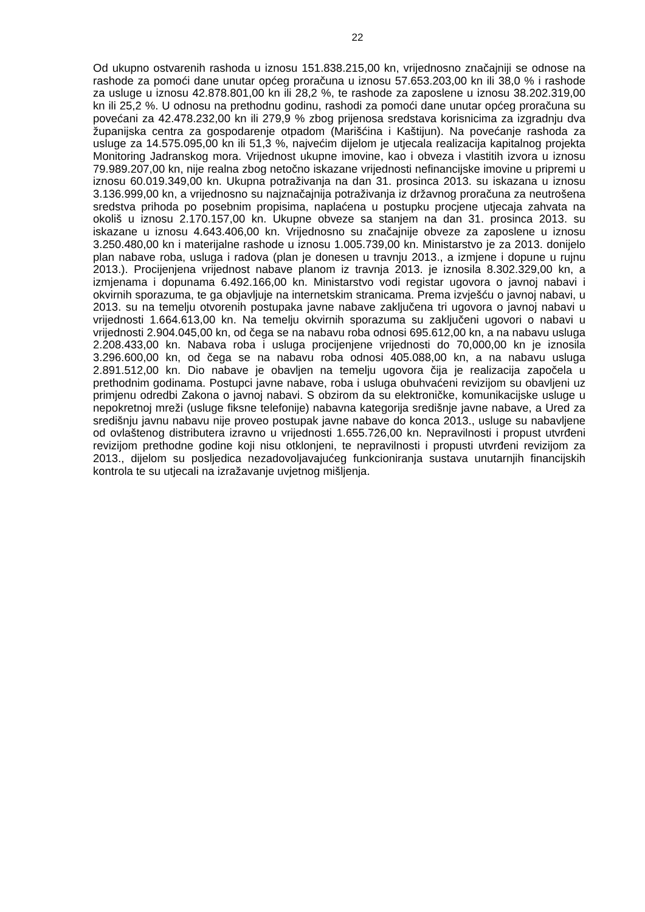22
Od ukupno ostvarenih rashoda u iznosu 151.838.215,00 kn, vrijednosno značajniji se odnose na rashode za pomoći dane unutar općeg proračuna u iznosu 57.653.203,00 kn ili 38,0 % i rashode za usluge u iznosu 42.878.801,00 kn ili 28,2 %, te rashode za zaposlene u iznosu 38.202.319,00 kn ili 25,2 %. U odnosu na prethodnu godinu, rashodi za pomoći dane unutar općeg proračuna su povećani za 42.478.232,00 kn ili 279,9 % zbog prijenosa sredstava korisnicima za izgradnju dva županijska centra za gospodarenje otpadom (Marišćina i Kaštijun). Na povećanje rashoda za usluge za 14.575.095,00 kn ili 51,3 %, najvećim dijelom je utjecala realizacija kapitalnog projekta Monitoring Jadranskog mora. Vrijednost ukupne imovine, kao i obveza i vlastitih izvora u iznosu 79.989.207,00 kn, nije realna zbog netočno iskazane vrijednosti nefinancijske imovine u pripremi u iznosu 60.019.349,00 kn. Ukupna potraživanja na dan 31. prosinca 2013. su iskazana u iznosu 3.136.999,00 kn, a vrijednosno su najznačajnija potraživanja iz državnog proračuna za neutrošena sredstva prihoda po posebnim propisima, naplaćena u postupku procjene utjecaja zahvata na okoliš u iznosu 2.170.157,00 kn. Ukupne obveze sa stanjem na dan 31. prosinca 2013. su iskazane u iznosu 4.643.406,00 kn. Vrijednosno su značajnije obveze za zaposlene u iznosu 3.250.480,00 kn i materijalne rashode u iznosu 1.005.739,00 kn. Ministarstvo je za 2013. donijelo plan nabave roba, usluga i radova (plan je donesen u travnju 2013., a izmjene i dopune u rujnu 2013.). Procijenjena vrijednost nabave planom iz travnja 2013. je iznosila 8.302.329,00 kn, a izmjenama i dopunama 6.492.166,00 kn. Ministarstvo vodi registar ugovora o javnoj nabavi i okvirnih sporazuma, te ga objavljuje na internetskim stranicama. Prema izvješću o javnoj nabavi, u 2013. su na temelju otvorenih postupaka javne nabave zaključena tri ugovora o javnoj nabavi u vrijednosti 1.664.613,00 kn. Na temelju okvirnih sporazuma su zaključeni ugovori o nabavi u vrijednosti 2.904.045,00 kn, od čega se na nabavu roba odnosi 695.612,00 kn, a na nabavu usluga 2.208.433,00 kn. Nabava roba i usluga procijenjene vrijednosti do 70,000,00 kn je iznosila 3.296.600,00 kn, od čega se na nabavu roba odnosi 405.088,00 kn, a na nabavu usluga 2.891.512,00 kn. Dio nabave je obavljen na temelju ugovora čija je realizacija započela u prethodnim godinama. Postupci javne nabave, roba i usluga obuhvaćeni revizijom su obavljeni uz primjenu odredbi Zakona o javnoj nabavi. S obzirom da su elektroničke, komunikacijske usluge u nepokretnoj mreži (usluge fiksne telefonije) nabavna kategorija središnje javne nabave, a Ured za središnju javnu nabavu nije proveo postupak javne nabave do konca 2013., usluge su nabavljene od ovlaštenog distributera izravno u vrijednosti 1.655.726,00 kn. Nepravilnosti i propust utvrđeni revizijom prethodne godine koji nisu otklonjeni, te nepravilnosti i propusti utvrđeni revizijom za 2013., dijelom su posljedica nezadovoljavajućeg funkcioniranja sustava unutarnjih financijskih kontrola te su utjecali na izražavanje uvjetnog mišljenja.